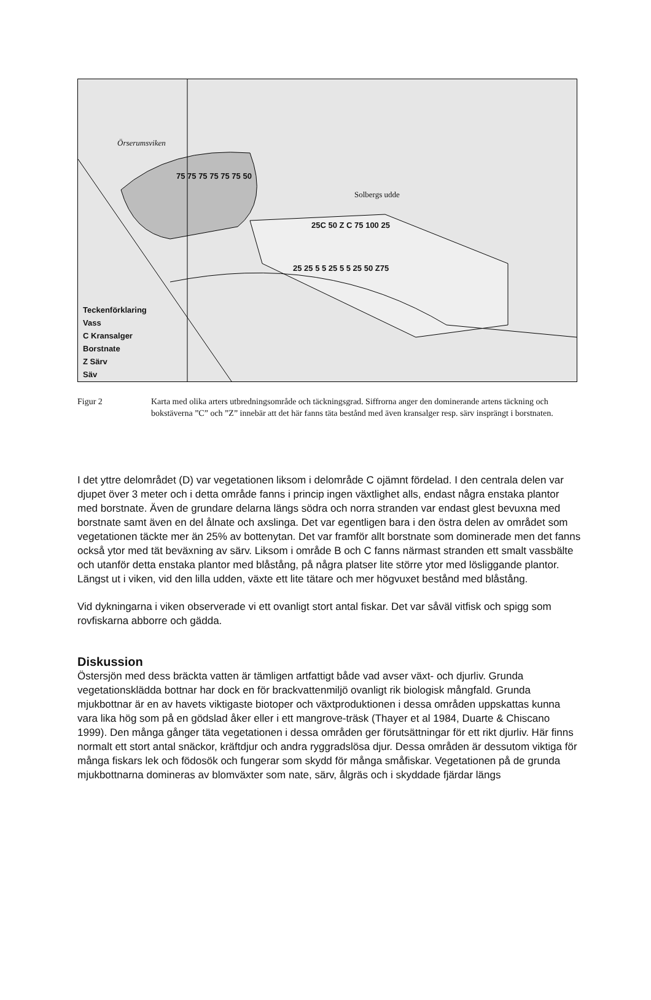Örserumsviken
Solbergs udde
75 75 75 75 75 75 50
25C 50 Z C 75 100 25
25 25 5 5 25 5 5 25 50 Z75
Teckenförklaring
Vass
C Kransalger
Borstnate
Z Särv
Säv
Figur 2 Karta med olika arters utbredningsområde och täckningsgrad. Siffrorna anger den dominerande artens täckning och bokstäverna ”C” och ”Z” innebär att det här fanns täta bestånd med även kransalger resp. särv insprängt i borstnaten.
I det yttre delområdet (D) var vegetationen liksom i delområde C ojämnt fördelad. I den centrala delen var djupet över 3 meter och i detta område fanns i princip ingen växtlighet alls, endast några enstaka plantor med borstnate. Även de grundare delarna längs södra och norra stranden var endast glest bevuxna med borstnate samt även en del ålnate och axslinga. Det var egentligen bara i den östra delen av området som vegetationen täckte mer än 25% av bottenytan. Det var framför allt borstnate som dominerade men det fanns också ytor med tät beväxning av särv. Liksom i område B och C fanns närmast stranden ett smalt vassbälte och utanför detta enstaka plantor med blåstång, på några platser lite större ytor med lösliggande plantor. Längst ut i viken, vid den lilla udden, växte ett lite tätare och mer högvuxet bestånd med blåstång.
Vid dykningarna i viken observerade vi ett ovanligt stort antal fiskar. Det var såväl vitfisk och spigg som rovfiskarna abborre och gädda.
Diskussion
Östersjön med dess bräckta vatten är tämligen artfattigt både vad avser växt- och djurliv. Grunda vegetationsklädda bottnar har dock en för brackvattenmiljö ovanligt rik biologisk mångfald. Grunda mjukbottnar är en av havets viktigaste biotoper och växtproduktionen i dessa områden uppskattas kunna vara lika hög som på en gödslad åker eller i ett mangrove-träsk (Thayer et al 1984, Duarte & Chiscano 1999). Den många gånger täta vegetationen i dessa områden ger förutsättningar för ett rikt djurliv. Här finns normalt ett stort antal snäckor, kräftdjur och andra ryggradslösa djur. Dessa områden är dessutom viktiga för många fiskars lek och födosök och fungerar som skydd för många småfiskar. Vegetationen på de grunda mjukbottnarna domineras av blomväxter som nate, särv, ålgräs och i skyddade fjärdar längs